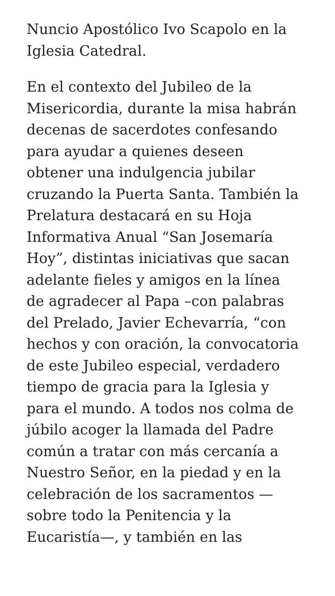Nuncio Apostólico Ivo Scapolo en la
Iglesia Catedral.
En el contexto del Jubileo de la
Misericordia, durante la misa habrán
decenas de sacerdotes confesando
para ayudar a quienes deseen
obtener una indulgencia jubilar
cruzando la Puerta Santa. También la
Prelatura destacará en su Hoja
Informativa Anual “San Josemaría
Hoy”, distintas iniciativas que sacan
adelante fieles y amigos en la línea
de agradecer al Papa –con palabras
del Prelado, Javier Echevarría, “con
hechos y con oración, la convocatoria
de este Jubileo especial, verdadero
tiempo de gracia para la Iglesia y
para el mundo. A todos nos colma de
júbilo acoger la llamada del Padre
común a tratar con más cercanía a
Nuestro Señor, en la piedad y en la
celebración de los sacramentos —
sobre todo la Penitencia y la
Eucaristía—, y también en las